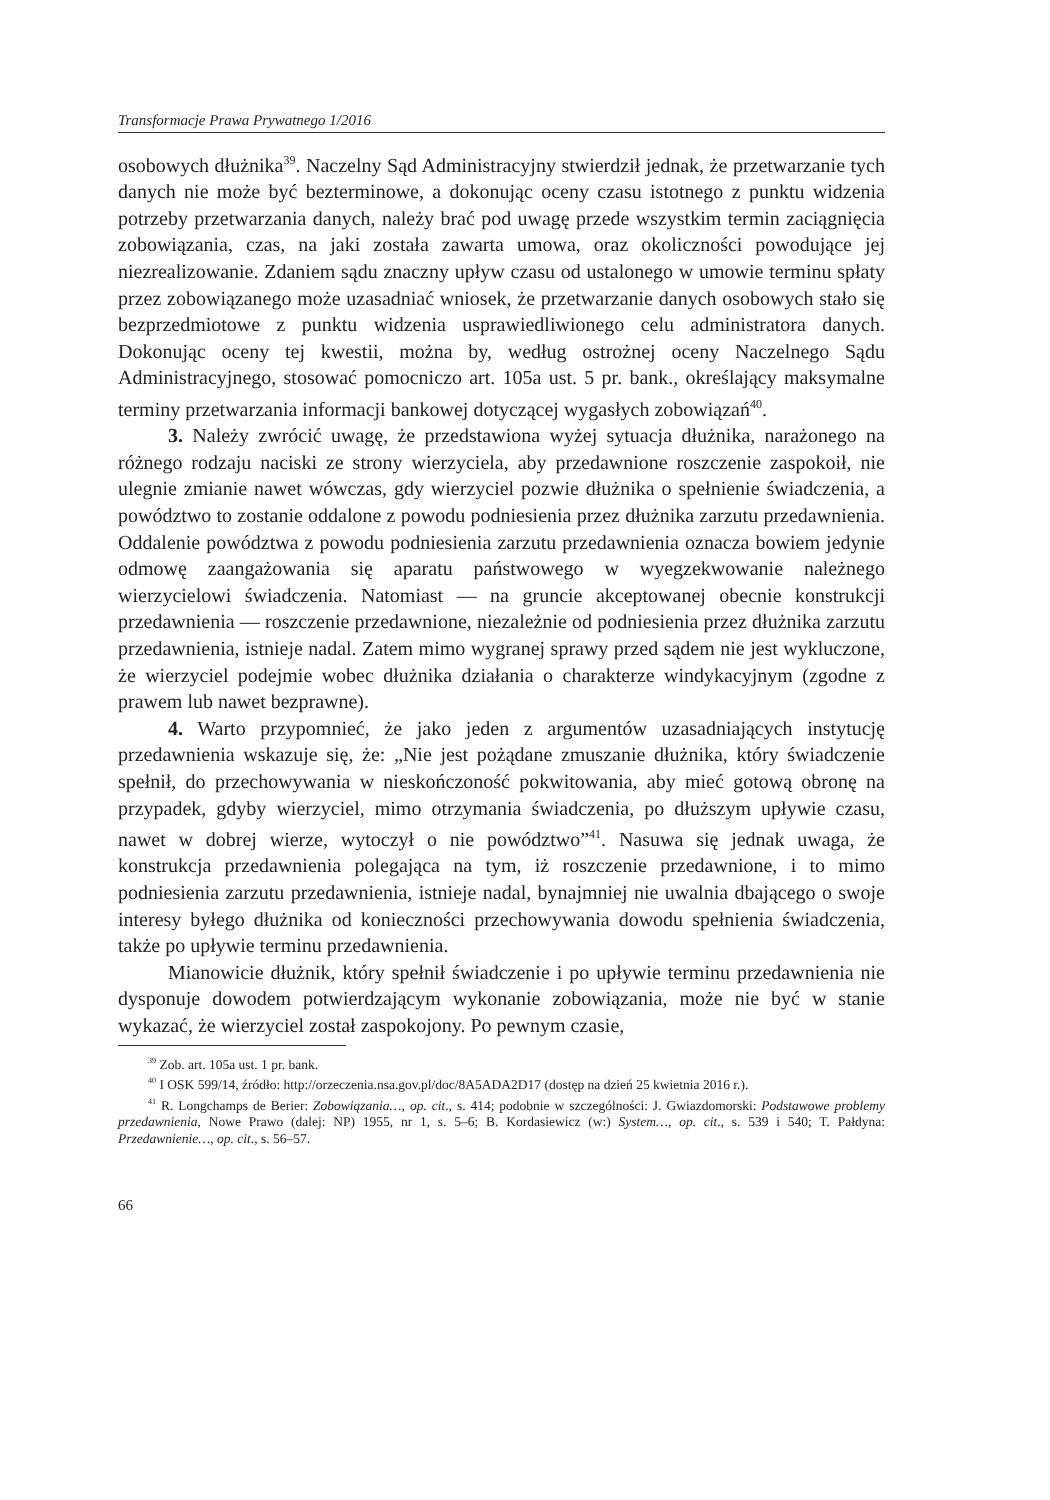Transformacje Prawa Prywatnego 1/2016
osobowych dłużnika<sup>39</sup>. Naczelny Sąd Administracyjny stwierdził jednak, że przetwarzanie tych danych nie może być bezterminowe, a dokonując oceny czasu istotnego z punktu widzenia potrzeby przetwarzania danych, należy brać pod uwagę przede wszystkim termin zaciągnięcia zobowiązania, czas, na jaki została zawarta umowa, oraz okoliczności powodujące jej niezrealizowanie. Zdaniem sądu znaczny upływ czasu od ustalonego w umowie terminu spłaty przez zobowiązanego może uzasadniać wniosek, że przetwarzanie danych osobowych stało się bezprzedmiotowe z punktu widzenia usprawiedliwionego celu administratora danych. Dokonując oceny tej kwestii, można by, według ostrożnej oceny Naczelnego Sądu Administracyjnego, stosować pomocniczo art. 105a ust. 5 pr. bank., określający maksymalne terminy przetwarzania informacji bankowej dotyczącej wygasłych zobowiązań<sup>40</sup>.
3. Należy zwrócić uwagę, że przedstawiona wyżej sytuacja dłużnika, narażonego na różnego rodzaju naciski ze strony wierzyciela, aby przedawnione roszczenie zaspokoił, nie ulegnie zmianie nawet wówczas, gdy wierzyciel pozwie dłużnika o spełnienie świadczenia, a powództwo to zostanie oddalone z powodu podniesienia przez dłużnika zarzutu przedawnienia. Oddalenie powództwa z powodu podniesienia zarzutu przedawnienia oznacza bowiem jedynie odmowę zaangażowania się aparatu państwowego w wyegzekwowanie należnego wierzycielowi świadczenia. Natomiast — na gruncie akceptowanej obecnie konstrukcji przedawnienia — roszczenie przedawnione, niezależnie od podniesienia przez dłużnika zarzutu przedawnienia, istnieje nadal. Zatem mimo wygranej sprawy przed sądem nie jest wykluczone, że wierzyciel podejmie wobec dłużnika działania o charakterze windykacyjnym (zgodne z prawem lub nawet bezprawne).
4. Warto przypomnieć, że jako jeden z argumentów uzasadniających instytucję przedawnienia wskazuje się, że: „Nie jest pożądane zmuszanie dłużnika, który świadczenie spełnił, do przechowywania w nieskończoność pokwitowania, aby mieć gotową obronę na przypadek, gdyby wierzyciel, mimo otrzymania świadczenia, po dłuższym upływie czasu, nawet w dobrej wierze, wytoczył o nie powództwo”<sup>41</sup>. Nasuwa się jednak uwaga, że konstrukcja przedawnienia polegająca na tym, iż roszczenie przedawnione, i to mimo podniesienia zarzutu przedawnienia, istnieje nadal, bynajmniej nie uwalnia dbającego o swoje interesy byłego dłużnika od konieczności przechowywania dowodu spełnienia świadczenia, także po upływie terminu przedawnienia.
Mianowicie dłużnik, który spełnił świadczenie i po upływie terminu przedawnienia nie dysponuje dowodem potwierdzającym wykonanie zobowiązania, może nie być w stanie wykazać, że wierzyciel został zaspokojony. Po pewnym czasie,
<sup>39</sup> Zob. art. 105a ust. 1 pr. bank.
<sup>40</sup> I OSK 599/14, źródło: http://orzeczenia.nsa.gov.pl/doc/8A5ADA2D17 (dostęp na dzień 25 kwietnia 2016 r.).
<sup>41</sup> R. Longchamps de Berier: Zobowiązania…, op. cit., s. 414; podobnie w szczególności: J. Gwiazdomorski: Podstawowe problemy przedawnienia, Nowe Prawo (dalej: NP) 1955, nr 1, s. 5–6; B. Kordasiewicz (w:) System…, op. cit., s. 539 i 540; T. Pałdyna: Przedawnienie…, op. cit., s. 56–57.
66